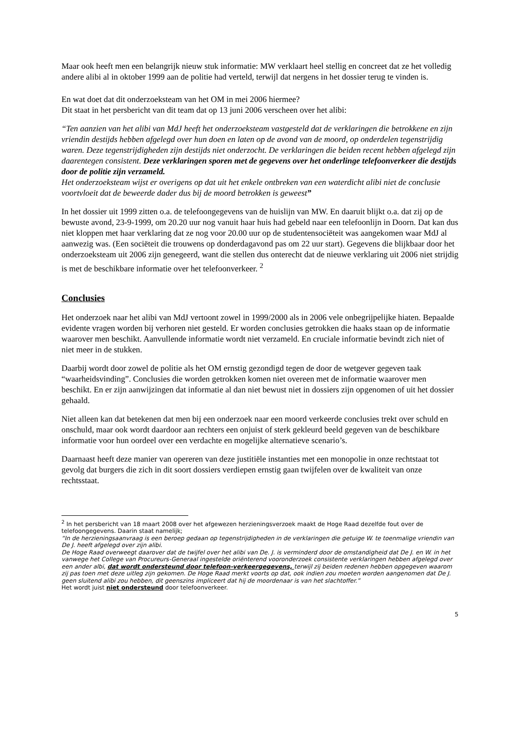Maar ook heeft men een belangrijk nieuw stuk informatie: MW verklaart heel stellig en concreet dat ze het volledig andere alibi al in oktober 1999 aan de politie had verteld, terwijl dat nergens in het dossier terug te vinden is.
En wat doet dat dit onderzoeksteam van het OM in mei 2006 hiermee?
Dit staat in het persbericht van dit team dat op 13 juni 2006 verscheen over het alibi:
“Ten aanzien van het alibi van MdJ heeft het onderzoeksteam vastgesteld dat de verklaringen die betrokkene en zijn vriendin destijds hebben afgelegd over hun doen en laten op de avond van de moord, op onderdelen tegenstrijdig waren. Deze tegenstrijdigheden zijn destijds niet onderzocht. De verklaringen die beiden recent hebben afgelegd zijn daarentegen consistent. Deze verklaringen sporen met de gegevens over het onderlinge telefoonverkeer die destijds door de politie zijn verzameld.
Het onderzoeksteam wijst er overigens op dat uit het enkele ontbreken van een waterdicht alibi niet de conclusie voortvloeit dat de beweerde dader dus bij de moord betrokken is geweest”
In het dossier uit 1999 zitten o.a. de telefoongegevens van de huislijn van MW. En daaruit blijkt o.a. dat zij op de bewuste avond, 23-9-1999, om 20.20 uur nog vanuit haar huis had gebeld naar een telefoonlijn in Doorn. Dat kan dus niet kloppen met haar verklaring dat ze nog voor 20.00 uur op de studentensociëteit was aangekomen waar MdJ al aanwezig was. (Een sociëteit die trouwens op donderdagavond pas om 22 uur start). Gegevens die blijkbaar door het onderzoeksteam uit 2006 zijn genegeerd, want die stellen dus onterecht dat de nieuwe verklaring uit 2006 niet strijdig is met de beschikbare informatie over het telefoonverkeer. <sup>2</sup>
Conclusies
Het onderzoek naar het alibi van MdJ vertoont zowel in 1999/2000 als in 2006 vele onbegrijpelijke hiaten. Bepaalde evidente vragen worden bij verhoren niet gesteld. Er worden conclusies getrokken die haaks staan op de informatie waarover men beschikt. Aanvullende informatie wordt niet verzameld. En cruciale informatie bevindt zich niet of niet meer in de stukken.
Daarbij wordt door zowel de politie als het OM ernstig gezondigd tegen de door de wetgever gegeven taak “waarheidsvinding”. Conclusies die worden getrokken komen niet overeen met de informatie waarover men beschikt. En er zijn aanwijzingen dat informatie al dan niet bewust niet in dossiers zijn opgenomen of uit het dossier gehaald.
Niet alleen kan dat betekenen dat men bij een onderzoek naar een moord verkeerde conclusies trekt over schuld en onschuld, maar ook wordt daardoor aan rechters een onjuist of sterk gekleurd beeld gegeven van de beschikbare informatie voor hun oordeel over een verdachte en mogelijke alternatieve scenario’s.
Daarnaast heeft deze manier van opereren van deze justitiële instanties met een monopolie in onze rechtstaat tot gevolg dat burgers die zich in dit soort dossiers verdiepen ernstig gaan twijfelen over de kwaliteit van onze rechtsstaat.
<sup>2</sup> In het persbericht van 18 maart 2008 over het afgewezen herzieningsverzoek maakt de Hoge Raad dezelfde fout over de telefoongegevens. Daarin staat namelijk;
“In de herzieningsaanvraag is een beroep gedaan op tegenstrijdigheden in de verklaringen die getuige W. te toenmalige vriendin van De J. heeft afgelegd over zijn alibi.
De Hoge Raad overweegt daarover dat de twijfel over het alibi van De. J. is verminderd door de omstandigheid dat De J. en W. in het vanwege het College van Procureurs-Generaal ingestelde oriënterend vooronderzoek consistente verklaringen hebben afgelegd over een ander albi, dat wordt ondersteund door telefoon-verkeergegevens, terwijl zij beiden redenen hebben opgegeven waarom zij pas toen met deze uitleg zijn gekomen. De Hoge Raad merkt voorts op dat, ook indien zou moeten worden aangenomen dat De J. geen sluitend alibi zou hebben, dit geenszins impliceert dat hij de moordenaar is van het slachtoffer.”
Het wordt juist niet ondersteund door telefoonverkeer.
5